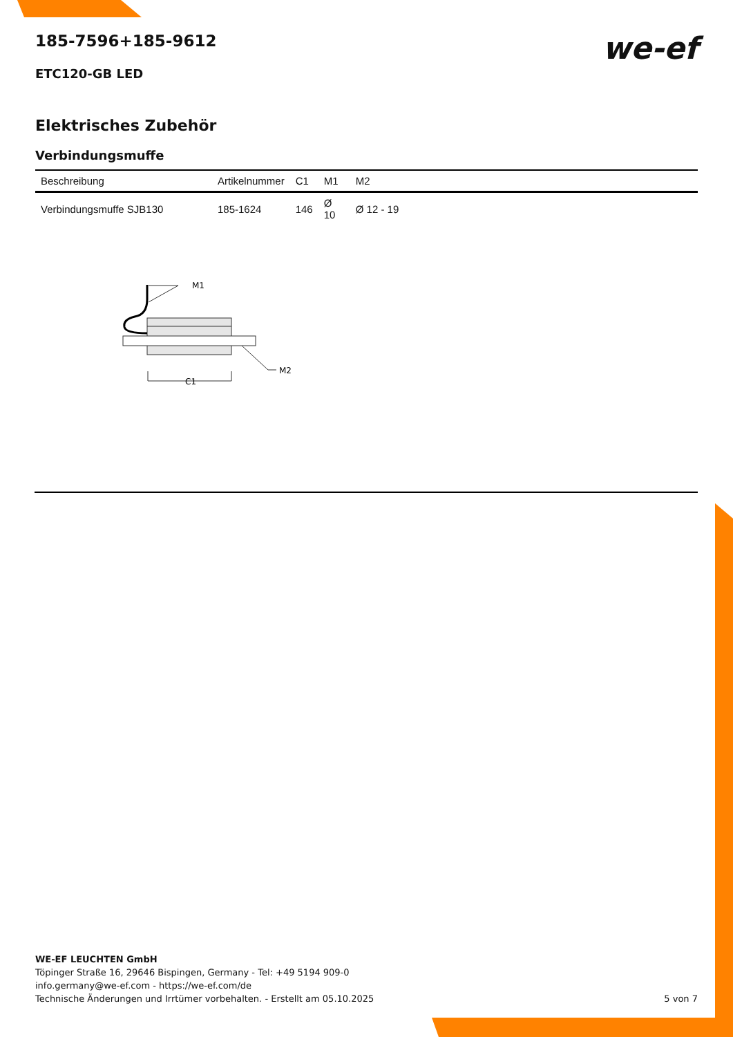M1
M2
C1
185-7596+185-9612
we-ef
ETC120-GB LED
Elektrisches Zubehör
Verbindungsmuffe
| Beschreibung | Artikelnummer | C1 | M1 | M2 |
| --- | --- | --- | --- | --- |
| Verbindungsmuffe SJB130 | 185-1624 | 146 | Ø 10 | Ø 12 - 19 |
WE-EF LEUCHTEN GmbH
Töpinger Straße 16, 29646 Bispingen, Germany - Tel: +49 5194 909-0
info.germany@we-ef.com - https://we-ef.com/de
Technische Änderungen und Irrtümer vorbehalten. - Erstellt am 05.10.2025
5 von 7